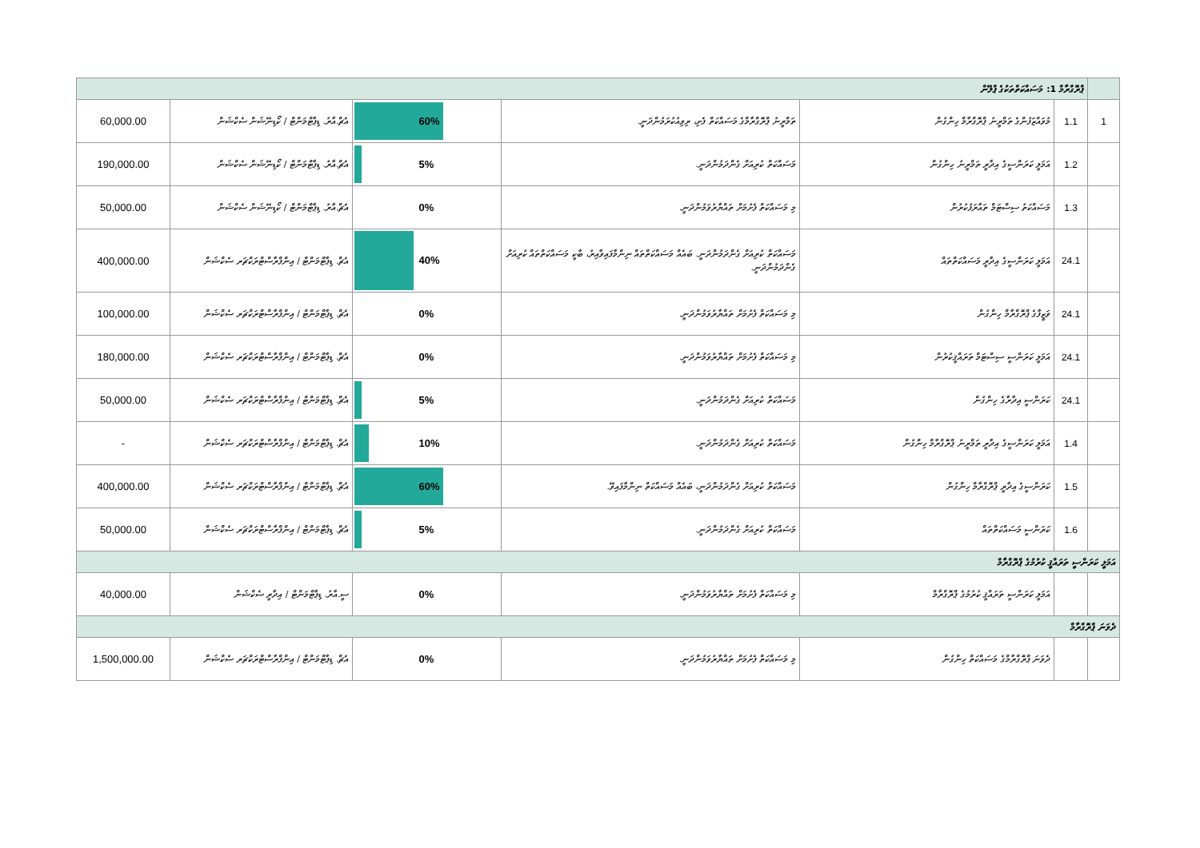| | ޕްރޮގްރާމް 1: މަސައްކަތްތަކުގެ ޕްލޭން | | | | | |
| 1 | 1.1 | މުވައްޒަފުންގެ ތަމްރީނު ޕްރޮގްރާމް ހިންގުން | ތަމްރީނު ޕްރޮގްރާމްގެ މަސައްކަތް ފެށި، ރިވިއުކުރަމުންދަނީ. | 60% | އެޗް.އާރު. ޑިޕާޓްމަންޓް / ކޯޑިނޭޝަން ސެކްޝަން | 60,000.00 |
| | 1.2 | އަމަލީ ކަރަންސީގެ އިދާރީ ތަމްރީނު ހިންގުން | މަސައްކަތް ކުރިއަށް ގެންދަމުންދަނީ. | 5% | އެޗް.އާރު. ޑިޕާޓްމަންޓް / ކޯޑިނޭޝަން ސެކްޝަން | 190,000.00 |
| | 1.3 | މަސައްކަތު ސިސްޓަމް ތައާރަފުކުރުން | މި މަސައްކަތް ފެށުމަށް ތައްޔާރުވަމުންދަނީ. | 0% | އެޗް.އާރު. ޑިޕާޓްމަންޓް / ކޯޑިނޭޝަން ސެކްޝަން | 50,000.00 |
| | 24.1 | އަމަލީ ކަރަންސީގެ އިދާރީ މަސައްކަތްތައް | މަސައްކަތް ކުރިއަށް ގެންދަމުންދަނީ. ބައެއް މަސައްކަތްތައް ނިންމާފައިވާއިރު، ބާކީ މަސައްކަތްތައް ކުރިއަށް ގެންދަމުންދަނީ. | 40% | އެޗް. ޑިޕާޓްމަންޓް / އިންފްރާސްޓްރަކްޗަރ ސެކްޝަން | 400,000.00 |
| | 24.1 | ވަޒީފާގެ ޕްރޮގްރާމް ހިންގުން | މި މަސައްކަތް ފެށުމަށް ތައްޔާރުވަމުންދަނީ. | 0% | އެޗް. ޑިޕާޓްމަންޓް / އިންފްރާސްޓްރަކްޗަރ ސެކްޝަން | 100,000.00 |
| | 24.1 | އަމަލީ ކަރަންސީ ސިސްޓަމް ތަރައްޤީކުރުން | މި މަސައްކަތް ފެށުމަށް ތައްޔާރުވަމުންދަނީ. | 0% | އެޗް. ޑިޕާޓްމަންޓް / އިންފްރާސްޓްރަކްޗަރ ސެކްޝަން | 180,000.00 |
| | 24.1 | ކަރަންސީ އިދާރާގެ ހިންގުން | މަސައްކަތް ކުރިއަށް ގެންދަމުންދަނީ. | 5% | އެޗް. ޑިޕާޓްމަންޓް / އިންފްރާސްޓްރަކްޗަރ ސެކްޝަން | 50,000.00 |
| | 1.4 | އަމަލީ ކަރަންސީގެ އިދާރީ ތަމްރީނު ޕްރޮގްރާމް ހިންގުން | މަސައްކަތް ކުރިއަށް ގެންދަމުންދަނީ. | 10% | އެޗް. ޑިޕާޓްމަންޓް / އިންފްރާސްޓްރަކްޗަރ ސެކްޝަން | - |
| | 1.5 | ކަރަންސީގެ އިދާރީ ޕްރޮގްރާމް ހިންގުން | މަސައްކަތް ކުރިއަށް ގެންދަމުންދަނީ، ބައެއް މަސައްކަތް ނިންމާފައިވޭ. | 60% | އެޗް. ޑިޕާޓްމަންޓް / އިންފްރާސްޓްރަކްޗަރ ސެކްޝަން | 400,000.00 |
| | 1.6 | ކަރަންސީ މަސައްކަތްތައް | މަސައްކަތް ކުރިއަށް ގެންދަމުންދަނީ. | 5% | އެޗް. ޑިޕާޓްމަންޓް / އިންފްރާސްޓްރަކްޗަރ ސެކްޝަން | 50,000.00 |
| އަމަލީ ކަރަންސީ ތަރައްޤީ ކުރުމުގެ ޕްރޮގްރާމް | | | | | | |
| | | އަމަލީ ކަރަންސީ ތަރައްޤީ ކުރުމުގެ ޕްރޮގްރާމް | މި މަސައްކަތް ފެށުމަށް ތައްޔާރުވަމުންދަނީ. | 0% | ސީ.އާރު. ޑިޕާޓްމަންޓް / އިދާރީ ސެކްޝަން | 40,000.00 |
| ދެވަނަ ޕްރޮގްރާމް | | | | | | |
| | | ދެވަނަ ޕްރޮގްރާމްގެ މަސައްކަތް ހިންގުން | މި މަސައްކަތް ފެށުމަށް ތައްޔާރުވަމުންދަނީ. | 0% | އެޗް. ޑިޕާޓްމަންޓް / އިންފްރާސްޓްރަކްޗަރ ސެކްޝަން | 1,500,000.00 |